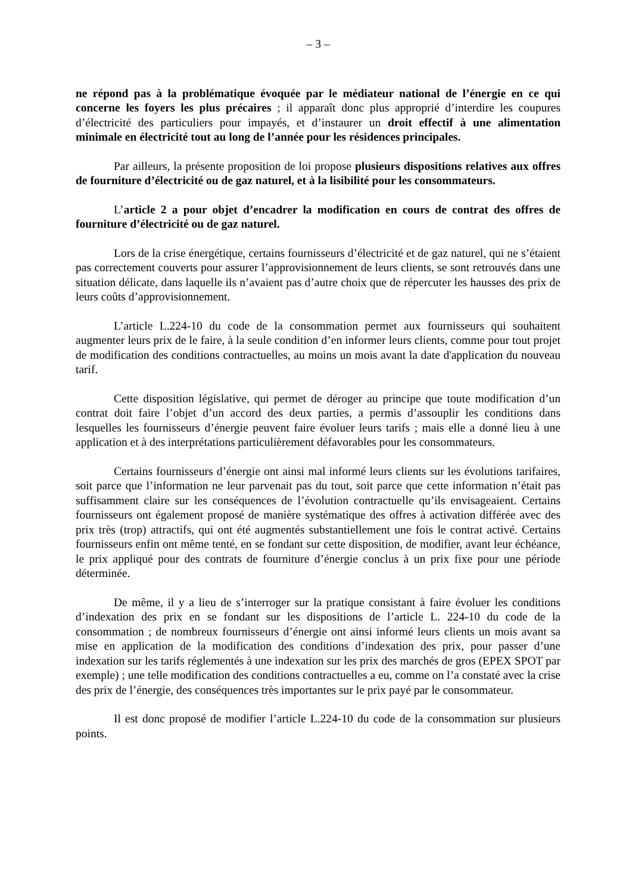– 3 –
ne répond pas à la problématique évoquée par le médiateur national de l’énergie en ce qui concerne les foyers les plus précaires ; il apparaît donc plus approprié d’interdire les coupures d’électricité des particuliers pour impayés, et d’instaurer un droit effectif à une alimentation minimale en électricité tout au long de l’année pour les résidences principales.
Par ailleurs, la présente proposition de loi propose plusieurs dispositions relatives aux offres de fourniture d’électricité ou de gaz naturel, et à la lisibilité pour les consommateurs.
L’article 2 a pour objet d’encadrer la modification en cours de contrat des offres de fourniture d’électricité ou de gaz naturel.
Lors de la crise énergétique, certains fournisseurs d’électricité et de gaz naturel, qui ne s’étaient pas correctement couverts pour assurer l’approvisionnement de leurs clients, se sont retrouvés dans une situation délicate, dans laquelle ils n’avaient pas d’autre choix que de répercuter les hausses des prix de leurs coûts d’approvisionnement.
L’article L.224-10 du code de la consommation permet aux fournisseurs qui souhaitent augmenter leurs prix de le faire, à la seule condition d’en informer leurs clients, comme pour tout projet de modification des conditions contractuelles, au moins un mois avant la date d'application du nouveau tarif.
Cette disposition législative, qui permet de déroger au principe que toute modification d’un contrat doit faire l’objet d’un accord des deux parties, a permis d’assouplir les conditions dans lesquelles les fournisseurs d’énergie peuvent faire évoluer leurs tarifs ; mais elle a donné lieu à une application et à des interprétations particulièrement défavorables pour les consommateurs.
Certains fournisseurs d’énergie ont ainsi mal informé leurs clients sur les évolutions tarifaires, soit parce que l’information ne leur parvenait pas du tout, soit parce que cette information n’était pas suffisamment claire sur les conséquences de l’évolution contractuelle qu’ils envisageaient. Certains fournisseurs ont également proposé de manière systématique des offres à activation différée avec des prix très (trop) attractifs, qui ont été augmentés substantiellement une fois le contrat activé. Certains fournisseurs enfin ont même tenté, en se fondant sur cette disposition, de modifier, avant leur échéance, le prix appliqué pour des contrats de fourniture d’énergie conclus à un prix fixe pour une période déterminée.
De même, il y a lieu de s’interroger sur la pratique consistant à faire évoluer les conditions d’indexation des prix en se fondant sur les dispositions de l’article L. 224-10 du code de la consommation ; de nombreux fournisseurs d’énergie ont ainsi informé leurs clients un mois avant sa mise en application de la modification des conditions d’indexation des prix, pour passer d’une indexation sur les tarifs réglementés à une indexation sur les prix des marchés de gros (EPEX SPOT par exemple) ; une telle modification des conditions contractuelles a eu, comme on l’a constaté avec la crise des prix de l’énergie, des conséquences très importantes sur le prix payé par le consommateur.
Il est donc proposé de modifier l’article L.224-10 du code de la consommation sur plusieurs points.